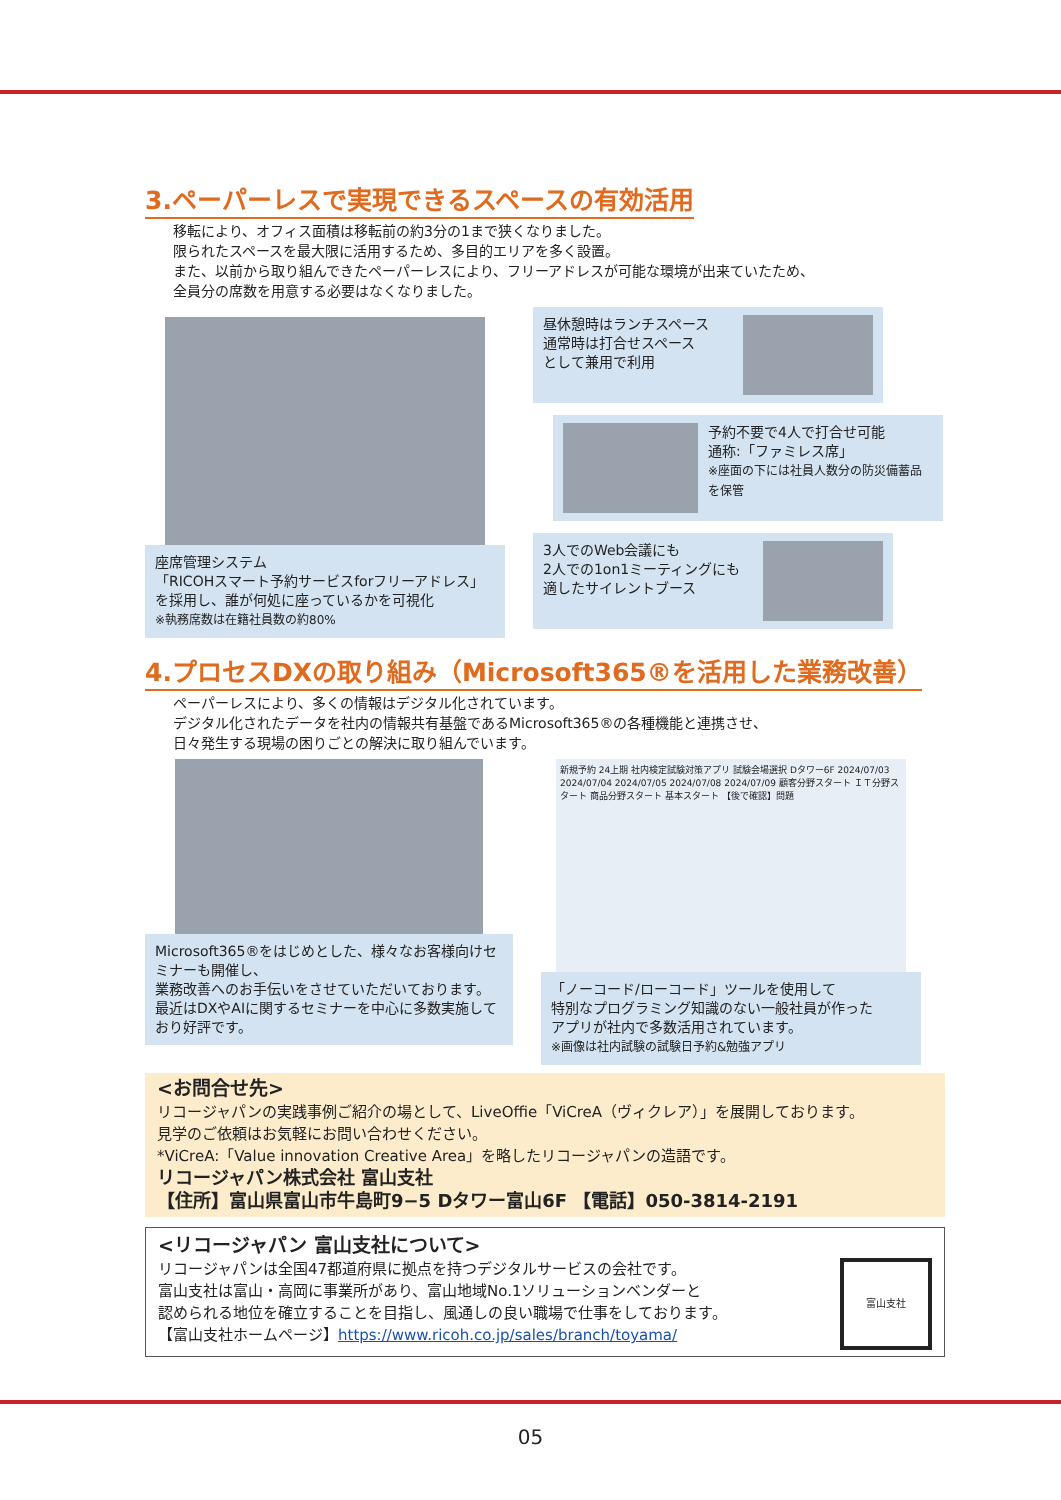3.ペーパーレスで実現できるスペースの有効活用
移転により、オフィス面積は移転前の約3分の1まで狭くなりました。
限られたスペースを最大限に活用するため、多目的エリアを多く設置。
また、以前から取り組んできたペーパーレスにより、フリーアドレスが可能な環境が出来ていたため、
全員分の席数を用意する必要はなくなりました。
座席管理システム
「RICOHスマート予約サービスforフリーアドレス」
を採用し、誰が何処に座っているかを可視化
※執務席数は在籍社員数の約80%
昼休憩時はランチスペース
通常時は打合せスペース
として兼用で利用
予約不要で4人で打合せ可能
通称:「ファミレス席」
※座面の下には社員人数分の防災備蓄品を保管
3人でのWeb会議にも
2人での1on1ミーティングにも
適したサイレントブース
4.プロセスDXの取り組み（Microsoft365®を活用した業務改善）
ペーパーレスにより、多くの情報はデジタル化されています。
デジタル化されたデータを社内の情報共有基盤であるMicrosoft365®の各種機能と連携させ、
日々発生する現場の困りごとの解決に取り組んでいます。
Microsoft365®をはじめとした、様々なお客様向けセミナーも開催し、
業務改善へのお手伝いをさせていただいております。
最近はDXやAIに関するセミナーを中心に多数実施しており好評です。
新規予約 24上期 社内検定試験対策アプリ 試験会場選択 Dタワー6F 2024/07/03 2024/07/04 2024/07/05 2024/07/08 2024/07/09 顧客分野スタート ＩＴ分野スタート 商品分野スタート 基本スタート 【後で確認】問題
「ノーコード/ローコード」ツールを使用して
特別なプログラミング知識のない一般社員が作った
アプリが社内で多数活用されています。
※画像は社内試験の試験日予約&勉強アプリ
<お問合せ先>
リコージャパンの実践事例ご紹介の場として、LiveOffie「ViCreA（ヴィクレア）」を展開しております。
見学のご依頼はお気軽にお問い合わせください。
*ViCreA:「Value innovation Creative Area」を略したリコージャパンの造語です。
リコージャパン株式会社 富山支社
【住所】富山県富山市牛島町9−5 Dタワー富山6F 【電話】050-3814-2191
<リコージャパン 富山支社について>
リコージャパンは全国47都道府県に拠点を持つデジタルサービスの会社です。
富山支社は富山・高岡に事業所があり、富山地域No.1ソリューションベンダーと
認められる地位を確立することを目指し、風通しの良い職場で仕事をしております。
【富山支社ホームページ】https://www.ricoh.co.jp/sales/branch/toyama/
富山支社
05